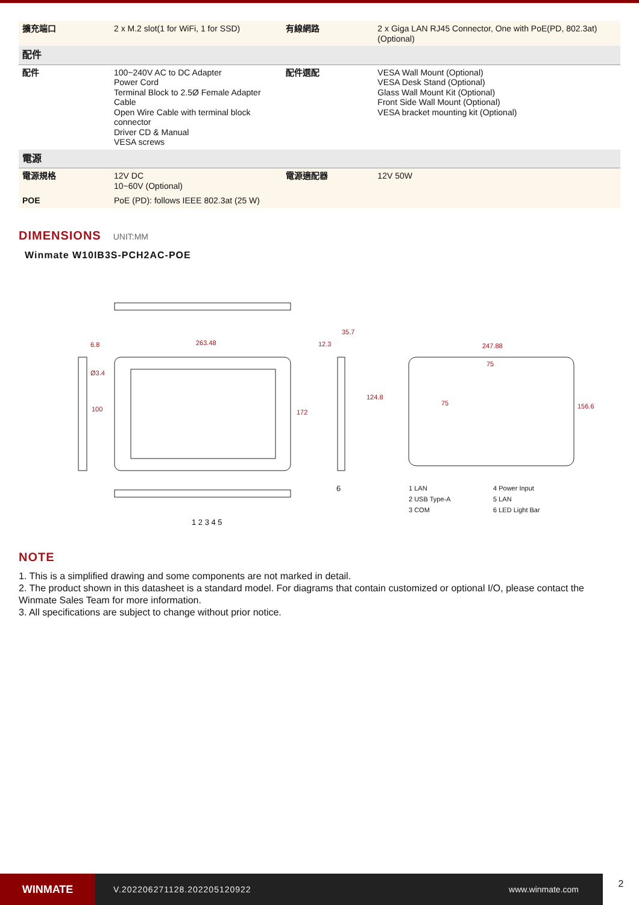| 擴充端口 | 2 x M.2 slot(1 for WiFi, 1 for SSD) | 有線網路 | 2 x Giga LAN RJ45 Connector, One with PoE(PD, 802.3at)(Optional) |
| 配件 | | | |
| 配件 | 100~240V AC to DC Adapter Power Cord Terminal Block to 2.5Ø Female Adapter Cable Open Wire Cable with terminal block connector Driver CD & Manual VESA screws | 配件選配 | VESA Wall Mount (Optional) VESA Desk Stand (Optional) Glass Wall Mount Kit (Optional) Front Side Wall Mount (Optional) VESA bracket mounting kit (Optional) |
| 電源 | | | |
| 電源規格 | 12V DC 10~60V (Optional) | 電源適配器 | 12V 50W |
| POE | PoE (PD): follows IEEE 802.3at (25 W) | | |
DIMENSIONS UNIT:MM
Winmate W10IB3S-PCH2AC-POE
263.48
6.8
Ø3.4
100 172
12.3
35.7
124.8
247.88
75
75 156.6
6
1 2 3 4 5
1 LAN
2 USB Type-A
3 COM
4 Power Input
5 LAN
6 LED Light Bar
NOTE
1. This is a simplified drawing and some components are not marked in detail.
2. The product shown in this datasheet is a standard model. For diagrams that contain customized or optional I/O, please contact the Winmate Sales Team for more information.
3. All specifications are subject to change without prior notice.
WINMATE
V.202206271128.202205120922 www.winmate.com
2